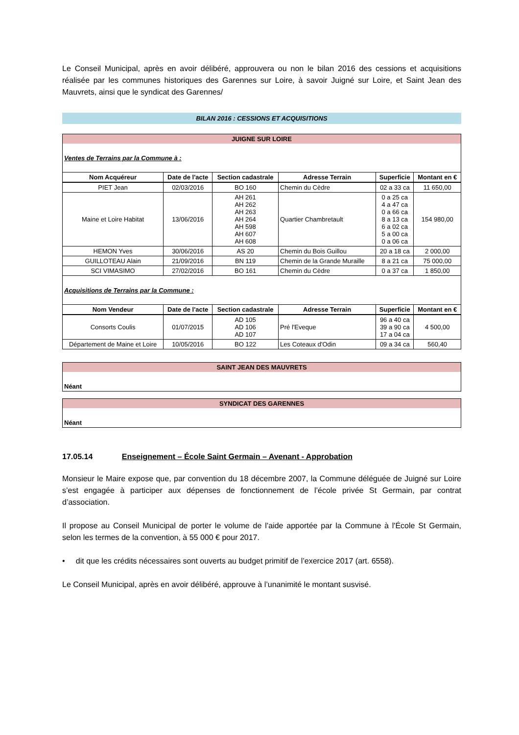Le Conseil Municipal, après en avoir délibéré, approuvera ou non le bilan 2016 des cessions et acquisitions réalisée par les communes historiques des Garennes sur Loire, à savoir Juigné sur Loire, et Saint Jean des Mauvrets, ainsi que le syndicat des Garennes/
BILAN 2016 : CESSIONS ET ACQUISITIONS
| JUIGNE SUR LOIRE | | | | | |
| Ventes de Terrains par la Commune à : | | | | | |
| Nom Acquéreur | Date de l'acte | Section cadastrale | Adresse Terrain | Superficie | Montant en € |
| PIET Jean | 02/03/2016 | BO 160 | Chemin du Cèdre | 02 a 33 ca | 11 650,00 |
| Maine et Loire Habitat | 13/06/2016 | AH 261 AH 262 AH 263 AH 264 AH 598 AH 607 AH 608 | Quartier Chambretault | 0 a 25 ca 4 a 47 ca 0 a 66 ca 8 a 13 ca 6 a 02 ca 5 a 00 ca 0 a 06 ca | 154 980,00 |
| HEMON Yves | 30/06/2016 | AS 20 | Chemin du Bois Guillou | 20 a 18 ca | 2 000,00 |
| GUILLOTEAU Alain | 21/09/2016 | BN 119 | Chemin de la Grande Muraille | 8 a 21 ca | 75 000,00 |
| SCI VIMASIMO | 27/02/2016 | BO 161 | Chemin du Cèdre | 0 a 37 ca | 1 850,00 |
| Acquisitions de Terrains par la Commune : | | | | | |
| Nom Vendeur | Date de l'acte | Section cadastrale | Adresse Terrain | Superficie | Montant en € |
| Consorts Coulis | 01/07/2015 | AD 105 AD 106 AD 107 | Pré l'Eveque | 96 a 40 ca 39 a 90 ca 17 a 04 ca | 4 500,00 |
| Département de Maine et Loire | 10/05/2016 | BO 122 | Les Coteaux d'Odin | 09 a 34 ca | 560,40 |
| SAINT JEAN DES MAUVRETS |
| Néant |
| SYNDICAT DES GARENNES |
| Néant |
17.05.14 Enseignement – École Saint Germain – Avenant - Approbation
Monsieur le Maire expose que, par convention du 18 décembre 2007, la Commune déléguée de Juigné sur Loire s’est engagée à participer aux dépenses de fonctionnement de l’école privée St Germain, par contrat d’association.
Il propose au Conseil Municipal de porter le volume de l’aide apportée par la Commune à l'École St Germain, selon les termes de la convention, à 55 000 € pour 2017.
• dit que les crédits nécessaires sont ouverts au budget primitif de l’exercice 2017 (art. 6558).
Le Conseil Municipal, après en avoir délibéré, approuve à l’unanimité le montant susvisé.